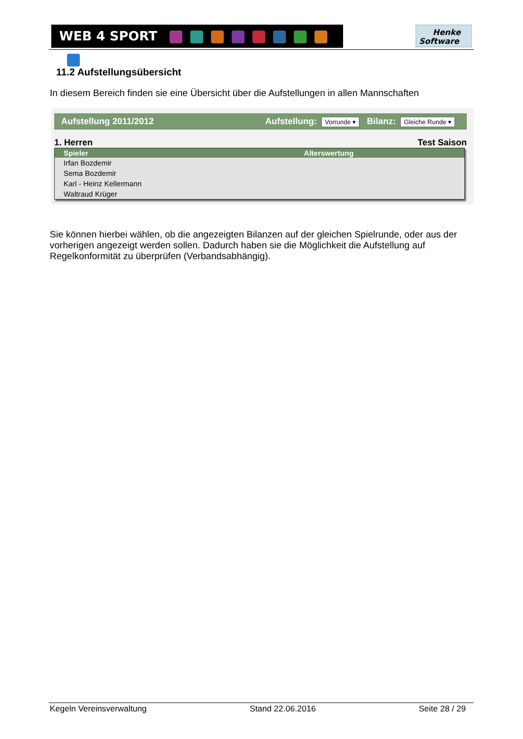WEB 4 SPORT
Henke
Software
11.2 Aufstellungsübersicht
In diesem Bereich finden sie eine Übersicht über die Aufstellungen in allen Mannschaften
Aufstellung 2011/2012 Aufstellung: Vorrunde ▾ Bilanz: Gleiche Runde ▾
1. Herren Test Saison
| Spieler | Alterswertung |
| --- | --- |
| Irfan Bozdemir | |
| Sema Bozdemir | |
| Karl - Heinz Kellermann | |
| Waltraud Krüger | |
Sie können hierbei wählen, ob die angezeigten Bilanzen auf der gleichen Spielrunde, oder aus der vorherigen angezeigt werden sollen. Dadurch haben sie die Möglichkeit die Aufstellung auf Regelkonformität zu überprüfen (Verbandsabhängig).
Kegeln Vereinsverwaltung Stand 22.06.2016 Seite 28 / 29